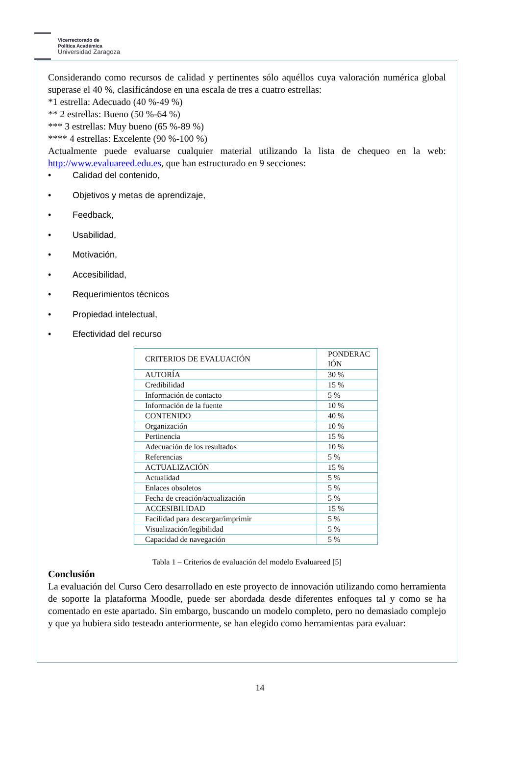Vicerrectorado de
Política Académica
Universidad Zaragoza
Considerando como recursos de calidad y pertinentes sólo aquéllos cuya valoración numérica global superase el 40 %, clasificándose en una escala de tres a cuatro estrellas:
*1 estrella: Adecuado (40 %-49 %)
** 2 estrellas: Bueno (50 %-64 %)
*** 3 estrellas: Muy bueno (65 %-89 %)
**** 4 estrellas: Excelente (90 %-100 %)
Actualmente puede evaluarse cualquier material utilizando la lista de chequeo en la web: http://www.evaluareed.edu.es, que han estructurado en 9 secciones:
• Calidad del contenido,
• Objetivos y metas de aprendizaje,
• Feedback,
• Usabilidad,
• Motivación,
• Accesibilidad,
• Requerimientos técnicos
• Propiedad intelectual,
• Efectividad del recurso
| CRITERIOS DE EVALUACIÓN | PONDERAC IÓN |
| --- | --- |
| AUTORÍA | 30 % |
| Credibilidad | 15 % |
| Información de contacto | 5 % |
| Información de la fuente | 10 % |
| CONTENIDO | 40 % |
| Organización | 10 % |
| Pertinencia | 15 % |
| Adecuación de los resultados | 10 % |
| Referencias | 5 % |
| ACTUALIZACIÓN | 15 % |
| Actualidad | 5 % |
| Enlaces obsoletos | 5 % |
| Fecha de creación/actualización | 5 % |
| ACCESIBILIDAD | 15 % |
| Facilidad para descargar/imprimir | 5 % |
| Visualización/legibilidad | 5 % |
| Capacidad de navegación | 5 % |
Tabla 1 – Criterios de evaluación del modelo Evaluareed [5]
Conclusión
La evaluación del Curso Cero desarrollado en este proyecto de innovación utilizando como herramienta de soporte la plataforma Moodle, puede ser abordada desde diferentes enfoques tal y como se ha comentado en este apartado. Sin embargo, buscando un modelo completo, pero no demasiado complejo y que ya hubiera sido testeado anteriormente, se han elegido como herramientas para evaluar:
14